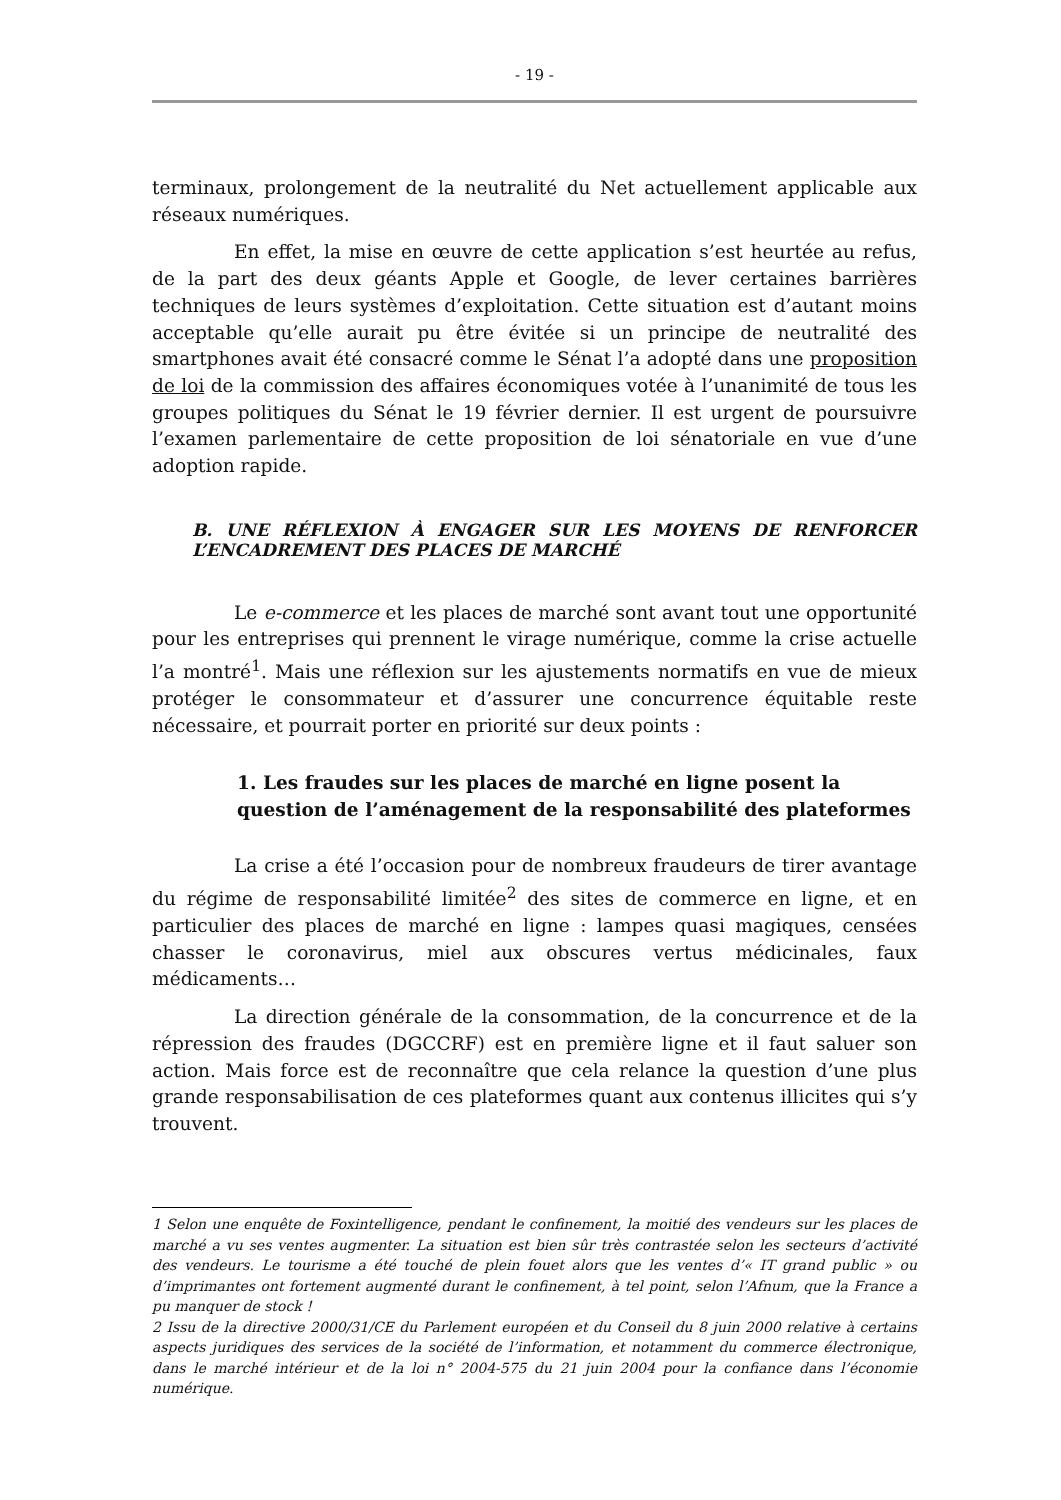- 19 -
terminaux, prolongement de la neutralité du Net actuellement applicable aux réseaux numériques.
En effet, la mise en œuvre de cette application s’est heurtée au refus, de la part des deux géants Apple et Google, de lever certaines barrières techniques de leurs systèmes d’exploitation. Cette situation est d’autant moins acceptable qu’elle aurait pu être évitée si un principe de neutralité des smartphones avait été consacré comme le Sénat l’a adopté dans une proposition de loi de la commission des affaires économiques votée à l’unanimité de tous les groupes politiques du Sénat le 19 février dernier. Il est urgent de poursuivre l’examen parlementaire de cette proposition de loi sénatoriale en vue d’une adoption rapide.
B. UNE RÉFLEXION À ENGAGER SUR LES MOYENS DE RENFORCER L’ENCADREMENT DES PLACES DE MARCHÉ
Le e-commerce et les places de marché sont avant tout une opportunité pour les entreprises qui prennent le virage numérique, comme la crise actuelle l’a montré<sup>1</sup>. Mais une réflexion sur les ajustements normatifs en vue de mieux protéger le consommateur et d’assurer une concurrence équitable reste nécessaire, et pourrait porter en priorité sur deux points :
1. Les fraudes sur les places de marché en ligne posent la question de l’aménagement de la responsabilité des plateformes
La crise a été l’occasion pour de nombreux fraudeurs de tirer avantage du régime de responsabilité limitée<sup>2</sup> des sites de commerce en ligne, et en particulier des places de marché en ligne : lampes quasi magiques, censées chasser le coronavirus, miel aux obscures vertus médicinales, faux médicaments…
La direction générale de la consommation, de la concurrence et de la répression des fraudes (DGCCRF) est en première ligne et il faut saluer son action. Mais force est de reconnaître que cela relance la question d’une plus grande responsabilisation de ces plateformes quant aux contenus illicites qui s’y trouvent.
1 Selon une enquête de Foxintelligence, pendant le confinement, la moitié des vendeurs sur les places de marché a vu ses ventes augmenter. La situation est bien sûr très contrastée selon les secteurs d’activité des vendeurs. Le tourisme a été touché de plein fouet alors que les ventes d’« IT grand public » ou d’imprimantes ont fortement augmenté durant le confinement, à tel point, selon l’Afnum, que la France a pu manquer de stock !
2 Issu de la directive 2000/31/CE du Parlement européen et du Conseil du 8 juin 2000 relative à certains aspects juridiques des services de la société de l’information, et notamment du commerce électronique, dans le marché intérieur et de la loi n° 2004-575 du 21 juin 2004 pour la confiance dans l’économie numérique.